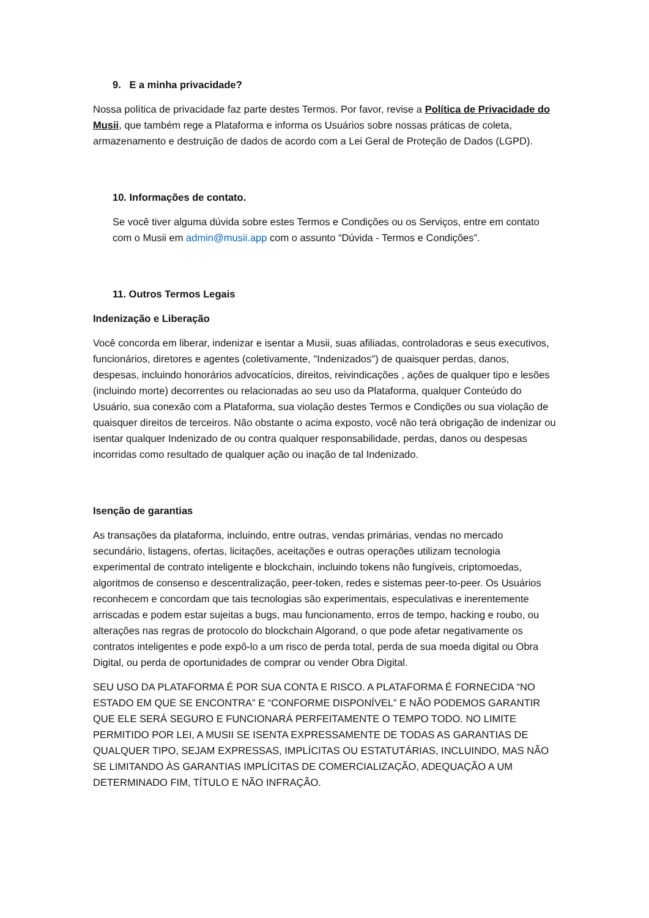9. E a minha privacidade?
Nossa política de privacidade faz parte destes Termos. Por favor, revise a Política de Privacidade do Musii, que também rege a Plataforma e informa os Usuários sobre nossas práticas de coleta, armazenamento e destruição de dados de acordo com a Lei Geral de Proteção de Dados (LGPD).
10. Informações de contato.
Se você tiver alguma dúvida sobre estes Termos e Condições ou os Serviços, entre em contato com o Musii em admin@musii.app com o assunto “Dúvida - Termos e Condições”.
11. Outros Termos Legais
Indenização e Liberação
Você concorda em liberar, indenizar e isentar a Musii, suas afiliadas, controladoras e seus executivos, funcionários, diretores e agentes (coletivamente, "Indenizados") de quaisquer perdas, danos, despesas, incluindo honorários advocatícios, direitos, reivindicações , ações de qualquer tipo e lesões (incluindo morte) decorrentes ou relacionadas ao seu uso da Plataforma, qualquer Conteúdo do Usuário, sua conexão com a Plataforma, sua violação destes Termos e Condições ou sua violação de quaisquer direitos de terceiros. Não obstante o acima exposto, você não terá obrigação de indenizar ou isentar qualquer Indenizado de ou contra qualquer responsabilidade, perdas, danos ou despesas incorridas como resultado de qualquer ação ou inação de tal Indenizado.
Isenção de garantias
As transações da plataforma, incluindo, entre outras, vendas primárias, vendas no mercado secundário, listagens, ofertas, licitações, aceitações e outras operações utilizam tecnologia experimental de contrato inteligente e blockchain, incluindo tokens não fungíveis, criptomoedas, algoritmos de consenso e descentralização, peer-token, redes e sistemas peer-to-peer. Os Usuários reconhecem e concordam que tais tecnologias são experimentais, especulativas e inerentemente arriscadas e podem estar sujeitas a bugs, mau funcionamento, erros de tempo, hacking e roubo, ou alterações nas regras de protocolo do blockchain Algorand, o que pode afetar negativamente os contratos inteligentes e pode expô-lo a um risco de perda total, perda de sua moeda digital ou Obra Digital, ou perda de oportunidades de comprar ou vender Obra Digital.
SEU USO DA PLATAFORMA É POR SUA CONTA E RISCO. A PLATAFORMA É FORNECIDA “NO ESTADO EM QUE SE ENCONTRA” E “CONFORME DISPONÍVEL” E NÃO PODEMOS GARANTIR QUE ELE SERÁ SEGURO E FUNCIONARÁ PERFEITAMENTE O TEMPO TODO. NO LIMITE PERMITIDO POR LEI, A MUSII SE ISENTA EXPRESSAMENTE DE TODAS AS GARANTIAS DE QUALQUER TIPO, SEJAM EXPRESSAS, IMPLÍCITAS OU ESTATUTÁRIAS, INCLUINDO, MAS NÃO SE LIMITANDO ÀS GARANTIAS IMPLÍCITAS DE COMERCIALIZAÇÃO, ADEQUAÇÃO A UM DETERMINADO FIM, TÍTULO E NÃO INFRAÇÃO.